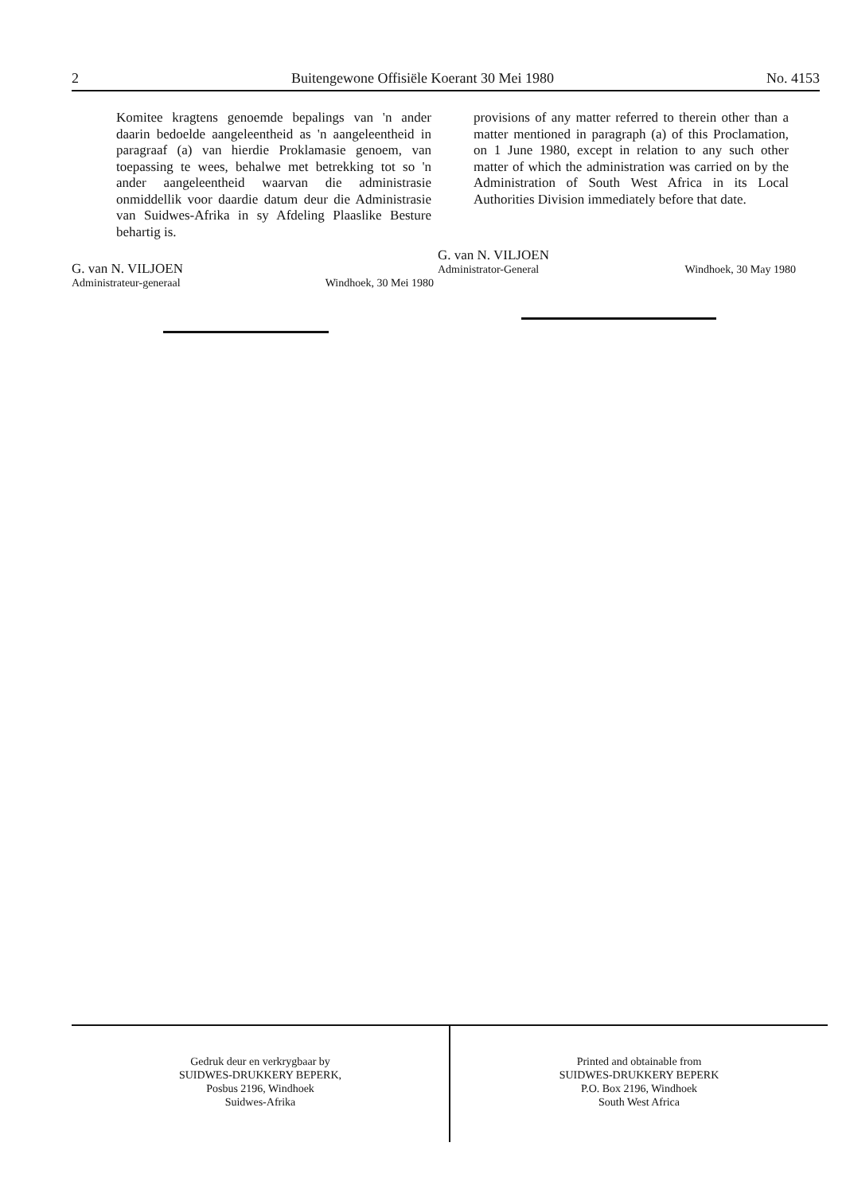2 Buitengewone Offisiële Koerant 30 Mei 1980 No. 4153
Komitee kragtens genoemde bepalings van 'n ander daarin bedoelde aangeleentheid as 'n aangeleentheid in paragraaf (a) van hierdie Proklamasie genoem, van toepassing te wees, behalwe met betrekking tot so 'n ander aangeleentheid waarvan die administrasie onmiddellik voor daardie datum deur die Administrasie van Suidwes-Afrika in sy Afdeling Plaaslike Besture behartig is.
G. van N. VILJOEN
Administrateur-generaal Windhoek, 30 Mei 1980
provisions of any matter referred to therein other than a matter mentioned in paragraph (a) of this Proclamation, on 1 June 1980, except in relation to any such other matter of which the administration was carried on by the Administration of South West Africa in its Local Authorities Division immediately before that date.
G. van N. VILJOEN
Administrator-General Windhoek, 30 May 1980
Gedruk deur en verkrygbaar by
SUIDWES-DRUKKERY BEPERK,
Posbus 2196, Windhoek
Suidwes-Afrika
Printed and obtainable from
SUIDWES-DRUKKERY BEPERK
P.O. Box 2196, Windhoek
South West Africa